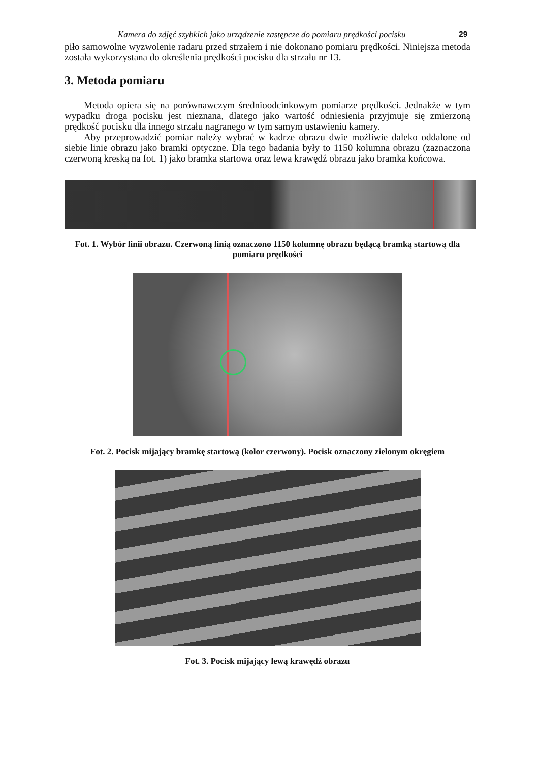Kamera do zdjęć szybkich jako urządzenie zastępcze do pomiaru prędkości pocisku 29
piło samowolne wyzwolenie radaru przed strzałem i nie dokonano pomiaru prędkości. Niniejsza metoda została wykorzystana do określenia prędkości pocisku dla strzału nr 13.
3. Metoda pomiaru
Metoda opiera się na porównawczym średnioodcinkowym pomiarze prędkości. Jednakże w tym wypadku droga pocisku jest nieznana, dlatego jako wartość odniesienia przyjmuje się zmierzoną prędkość pocisku dla innego strzału nagranego w tym samym ustawieniu kamery.
Aby przeprowadzić pomiar należy wybrać w kadrze obrazu dwie możliwie daleko oddalone od siebie linie obrazu jako bramki optyczne. Dla tego badania były to 1150 kolumna obrazu (zaznaczona czerwoną kreską na fot. 1) jako bramka startowa oraz lewa krawędź obrazu jako bramka końcowa.
Fot. 1. Wybór linii obrazu. Czerwoną linią oznaczono 1150 kolumnę obrazu będącą bramką startową dla pomiaru prędkości
Fot. 2. Pocisk mijający bramkę startową (kolor czerwony). Pocisk oznaczony zielonym okręgiem
Fot. 3. Pocisk mijający lewą krawędź obrazu